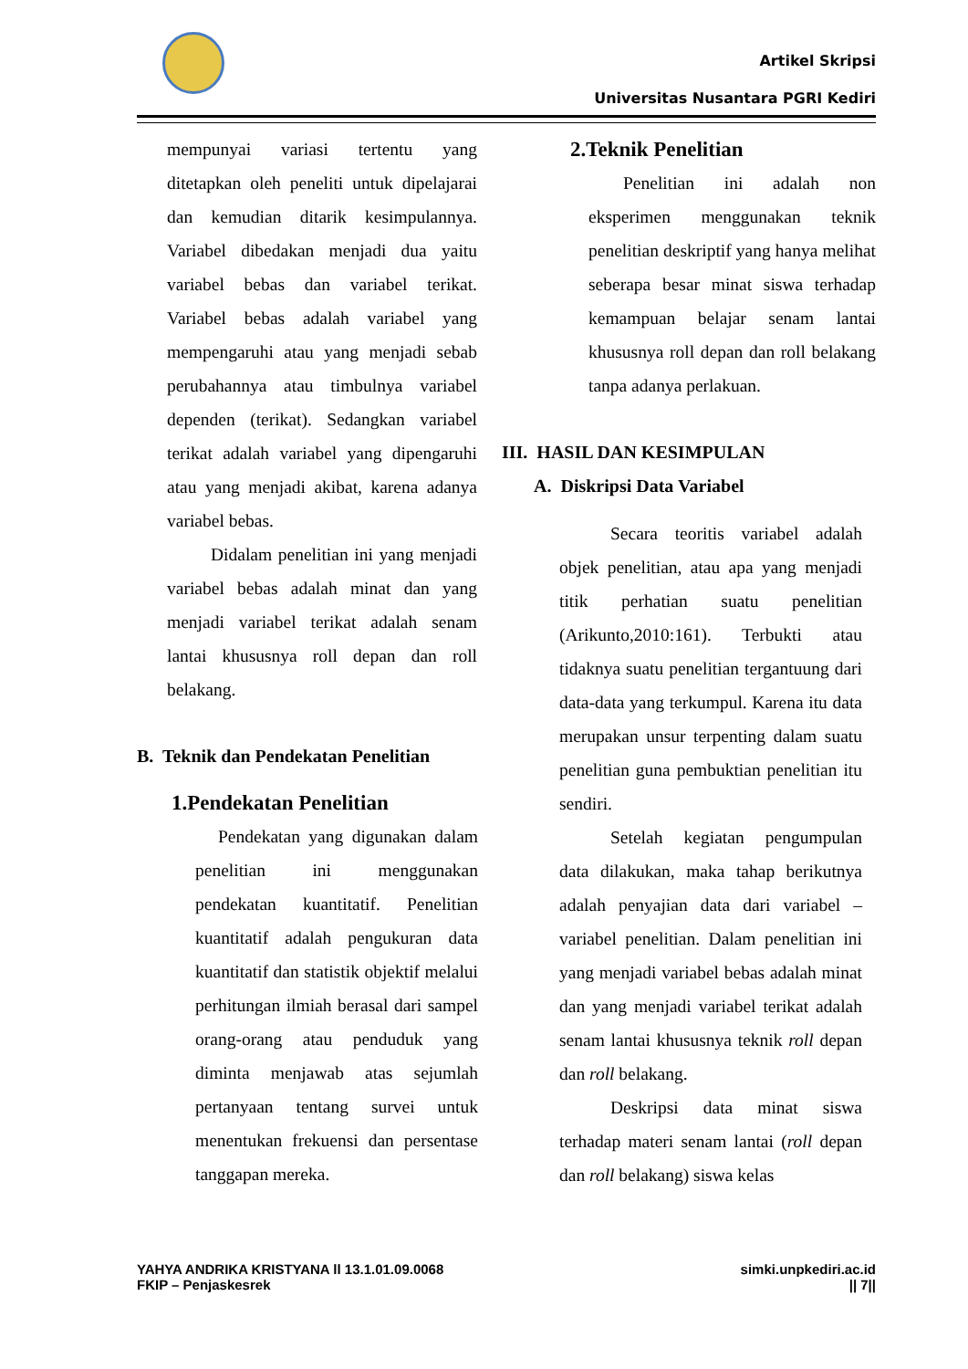Artikel Skripsi
Universitas Nusantara PGRI Kediri
mempunyai variasi tertentu yang ditetapkan oleh peneliti untuk dipelajarai dan kemudian ditarik kesimpulannya. Variabel dibedakan menjadi dua yaitu variabel bebas dan variabel terikat. Variabel bebas adalah variabel yang mempengaruhi atau yang menjadi sebab perubahannya atau timbulnya variabel dependen (terikat). Sedangkan variabel terikat adalah variabel yang dipengaruhi atau yang menjadi akibat, karena adanya variabel bebas.
Didalam penelitian ini yang menjadi variabel bebas adalah minat dan yang menjadi variabel terikat adalah senam lantai khususnya roll depan dan roll belakang.
B. Teknik dan Pendekatan Penelitian
1.Pendekatan Penelitian
Pendekatan yang digunakan dalam penelitian ini menggunakan pendekatan kuantitatif. Penelitian kuantitatif adalah pengukuran data kuantitatif dan statistik objektif melalui perhitungan ilmiah berasal dari sampel orang-orang atau penduduk yang diminta menjawab atas sejumlah pertanyaan tentang survei untuk menentukan frekuensi dan persentase tanggapan mereka.
2.Teknik Penelitian
Penelitian ini adalah non eksperimen menggunakan teknik penelitian deskriptif yang hanya melihat seberapa besar minat siswa terhadap kemampuan belajar senam lantai khususnya roll depan dan roll belakang tanpa adanya perlakuan.
III. HASIL DAN KESIMPULAN
A. Diskripsi Data Variabel
Secara teoritis variabel adalah objek penelitian, atau apa yang menjadi titik perhatian suatu penelitian (Arikunto,2010:161). Terbukti atau tidaknya suatu penelitian tergantuung dari data-data yang terkumpul. Karena itu data merupakan unsur terpenting dalam suatu penelitian guna pembuktian penelitian itu sendiri.
Setelah kegiatan pengumpulan data dilakukan, maka tahap berikutnya adalah penyajian data dari variabel – variabel penelitian. Dalam penelitian ini yang menjadi variabel bebas adalah minat dan yang menjadi variabel terikat adalah senam lantai khususnya teknik roll depan dan roll belakang.
Deskripsi data minat siswa terhadap materi senam lantai (roll depan dan roll belakang) siswa kelas
YAHYA ANDRIKA KRISTYANA ll 13.1.01.09.0068
FKIP – Penjaskesrek
simki.unpkediri.ac.id
|| 7||